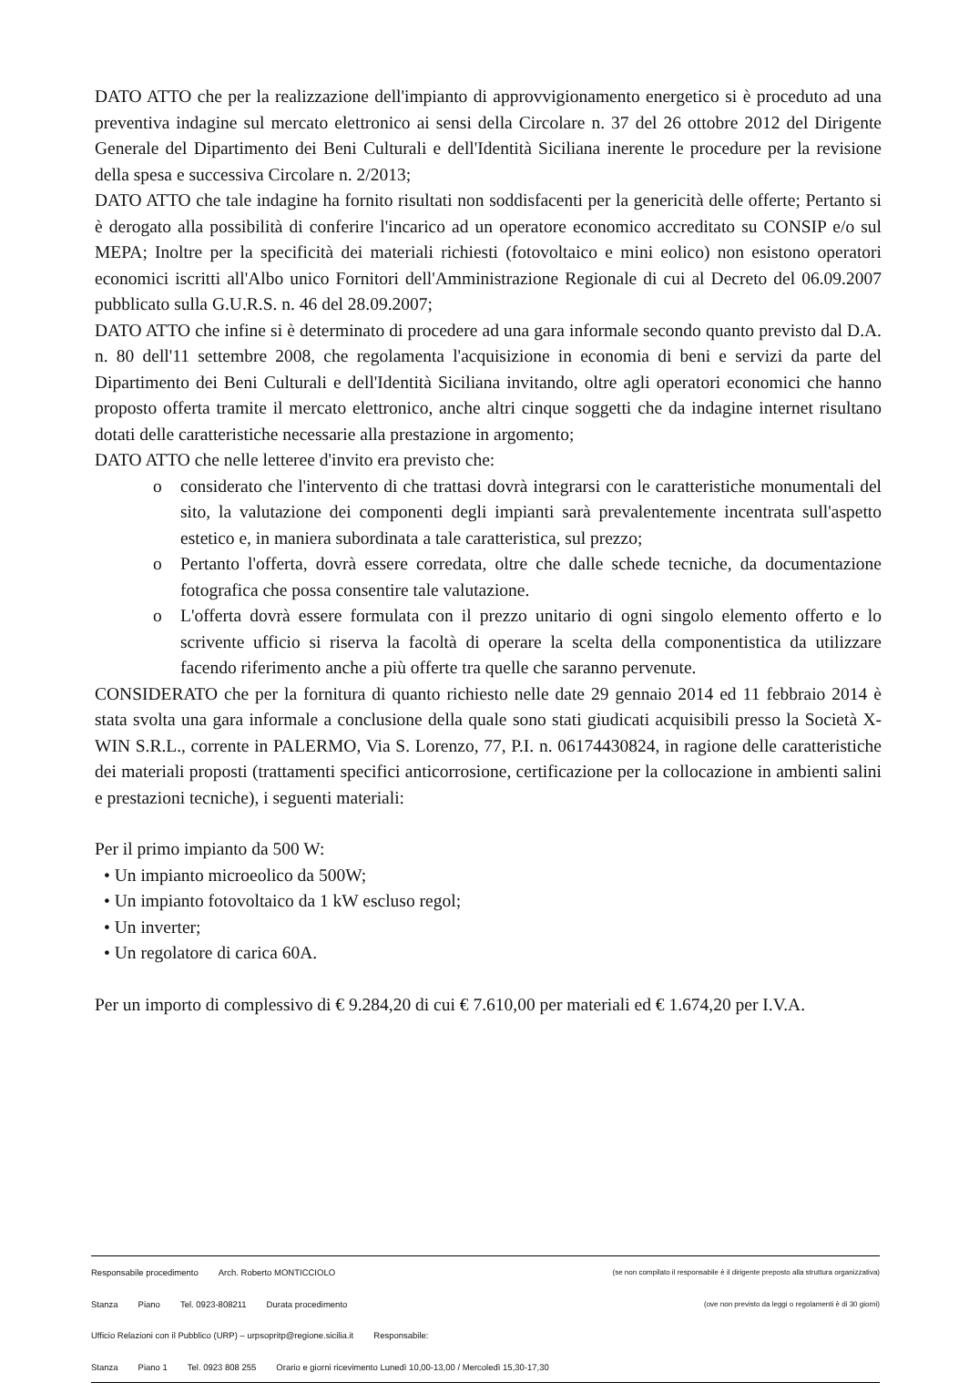DATO ATTO che per la realizzazione dell'impianto di approvvigionamento energetico si è proceduto ad una preventiva indagine sul mercato elettronico ai sensi della Circolare n. 37 del 26 ottobre 2012 del Dirigente Generale del Dipartimento dei Beni Culturali e dell'Identità Siciliana inerente le procedure per la revisione della spesa e successiva Circolare n. 2/2013;
DATO ATTO che tale indagine ha fornito risultati non soddisfacenti per la genericità delle offerte; Pertanto si è derogato alla possibilità di conferire l'incarico ad un operatore economico accreditato su CONSIP e/o sul MEPA; Inoltre per la specificità dei materiali richiesti (fotovoltaico e mini eolico) non esistono operatori economici iscritti all'Albo unico Fornitori dell'Amministrazione Regionale di cui al Decreto del 06.09.2007 pubblicato sulla G.U.R.S. n. 46 del 28.09.2007;
DATO ATTO che infine si è determinato di procedere ad una gara informale secondo quanto previsto dal D.A. n. 80 dell'11 settembre 2008, che regolamenta l'acquisizione in economia di beni e servizi da parte del Dipartimento dei Beni Culturali e dell'Identità Siciliana invitando, oltre agli operatori economici che hanno proposto offerta tramite il mercato elettronico, anche altri cinque soggetti che da indagine internet risultano dotati delle caratteristiche necessarie alla prestazione in argomento;
DATO ATTO che nelle letteree d'invito era previsto che:
o considerato che l'intervento di che trattasi dovrà integrarsi con le caratteristiche monumentali del sito, la valutazione dei componenti degli impianti sarà prevalentemente incentrata sull'aspetto estetico e, in maniera subordinata a tale caratteristica, sul prezzo;
o Pertanto l'offerta, dovrà essere corredata, oltre che dalle schede tecniche, da documentazione fotografica che possa consentire tale valutazione.
o L'offerta dovrà essere formulata con il prezzo unitario di ogni singolo elemento offerto e lo scrivente ufficio si riserva la facoltà di operare la scelta della componentistica da utilizzare facendo riferimento anche a più offerte tra quelle che saranno pervenute.
CONSIDERATO che per la fornitura di quanto richiesto nelle date 29 gennaio 2014 ed 11 febbraio 2014 è stata svolta una gara informale a conclusione della quale sono stati giudicati acquisibili presso la Società X-WIN S.R.L., corrente in PALERMO, Via S. Lorenzo, 77, P.I. n. 06174430824, in ragione delle caratteristiche dei materiali proposti (trattamenti specifici anticorrosione, certificazione per la collocazione in ambienti salini e prestazioni tecniche), i seguenti materiali:
Per il primo impianto da 500 W:
• Un impianto microeolico da 500W;
• Un impianto fotovoltaico da 1 kW escluso regol;
• Un inverter;
• Un regolatore di carica 60A.
Per un importo di complessivo di € 9.284,20 di cui € 7.610,00 per materiali ed € 1.674,20 per I.V.A.
Responsabile procedimento Arch. Roberto MONTICCIOLO (se non compilato il responsabile è il dirigente preposto alla struttura organizzativa)
Stanza Piano Tel. 0923-808211 Durata procedimento (ove non previsto da leggi o regolamenti è di 30 giorni)
Ufficio Relazioni con il Pubblico (URP) – urpsopritp@regione.sicilia.it Responsabile:
Stanza Piano 1 Tel. 0923 808 255 Orario e giorni ricevimento Lunedì 10,00-13,00 / Mercoledì 15,30-17,30